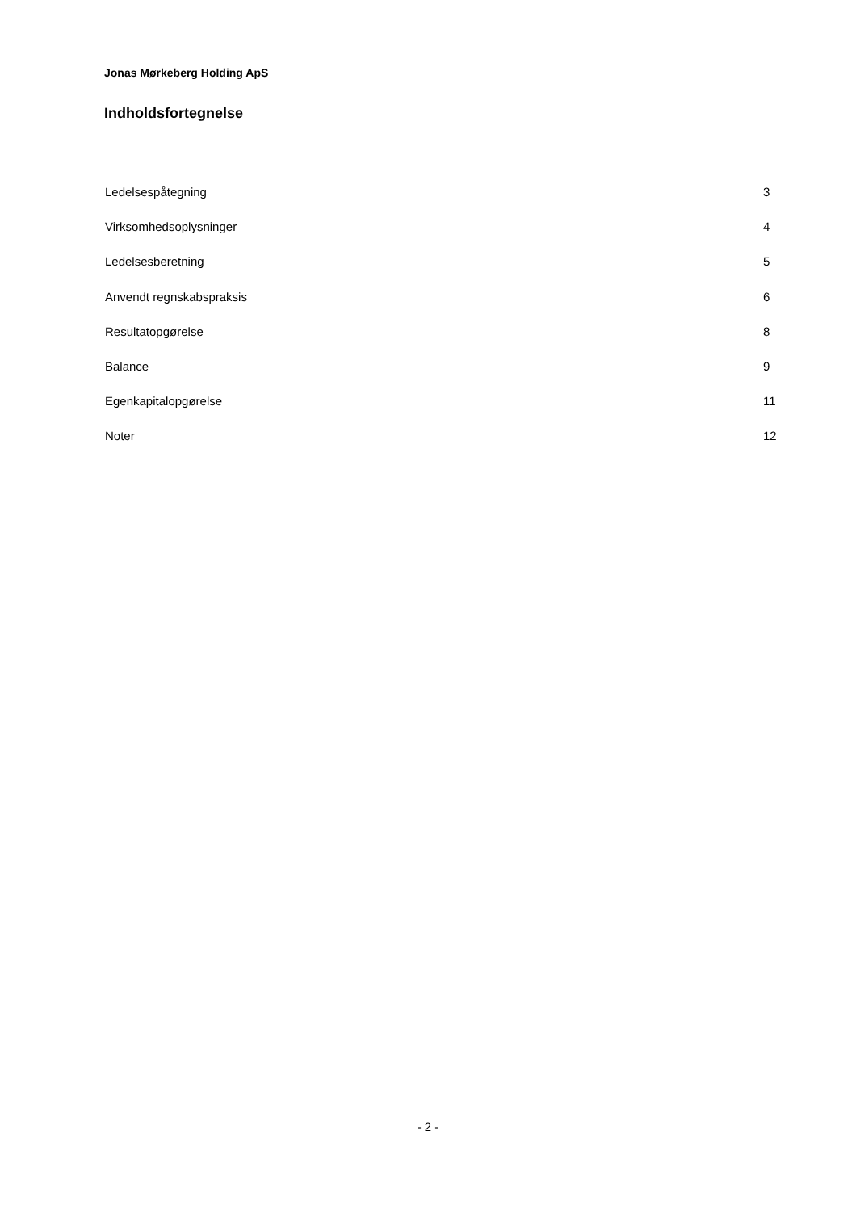Jonas Mørkeberg Holding ApS
Indholdsfortegnelse
Ledelsespåtegning 3
Virksomhedsoplysninger 4
Ledelsesberetning 5
Anvendt regnskabspraksis 6
Resultatopgørelse 8
Balance 9
Egenkapitalopgørelse 11
Noter 12
- 2 -